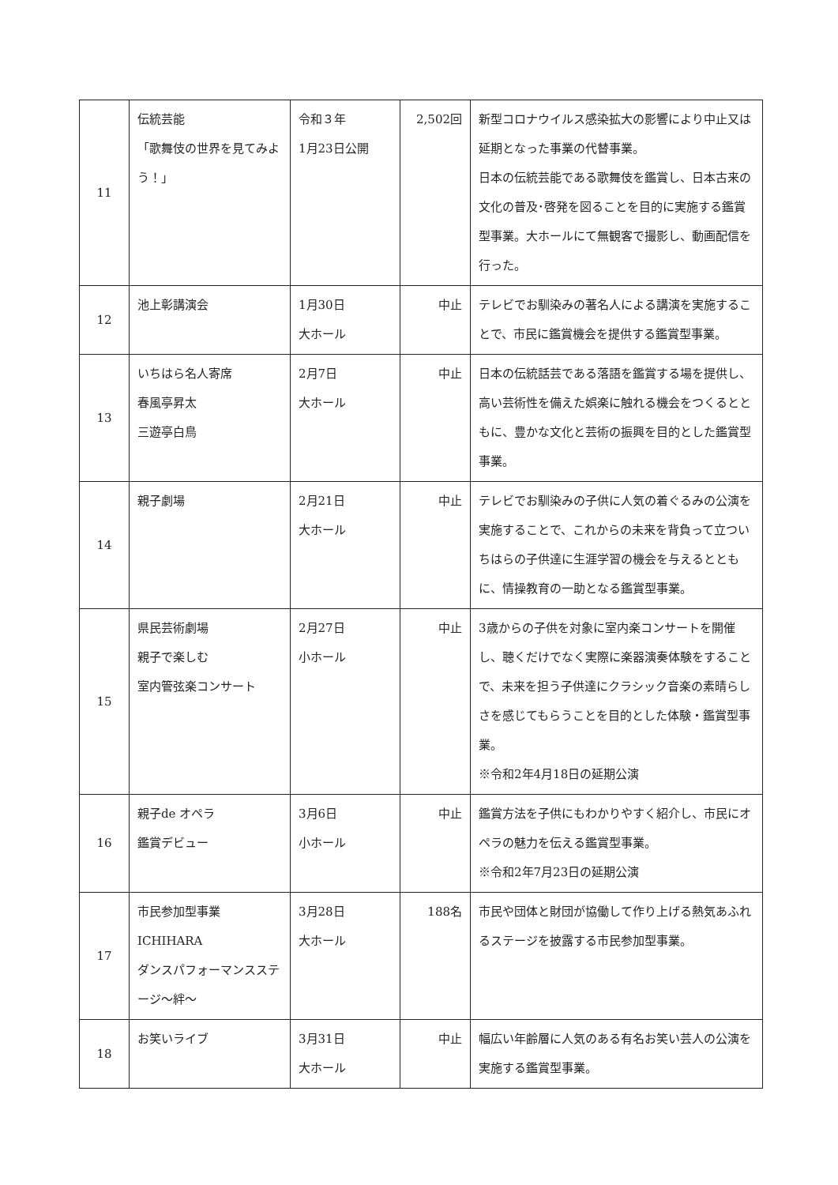| 11 | 伝統芸能 「歌舞伎の世界を見てみよう！」 | 令和３年 1月23日公開 | 2,502回 | 新型コロナウイルス感染拡大の影響により中止又は延期となった事業の代替事業。 日本の伝統芸能である歌舞伎を鑑賞し、日本古来の文化の普及･啓発を図ることを目的に実施する鑑賞型事業。大ホールにて無観客で撮影し、動画配信を行った。 |
| 12 | 池上彰講演会 | 1月30日 大ホール | 中止 | テレビでお馴染みの著名人による講演を実施することで、市民に鑑賞機会を提供する鑑賞型事業。 |
| 13 | いちはら名人寄席 春風亭昇太 三遊亭白鳥 | 2月7日 大ホール | 中止 | 日本の伝統話芸である落語を鑑賞する場を提供し、高い芸術性を備えた娯楽に触れる機会をつくるとともに、豊かな文化と芸術の振興を目的とした鑑賞型事業。 |
| 14 | 親子劇場 | 2月21日 大ホール | 中止 | テレビでお馴染みの子供に人気の着ぐるみの公演を実施することで、これからの未来を背負って立ついちはらの子供達に生涯学習の機会を与えるとともに、情操教育の一助となる鑑賞型事業。 |
| 15 | 県民芸術劇場 親子で楽しむ 室内管弦楽コンサート | 2月27日 小ホール | 中止 | 3歳からの子供を対象に室内楽コンサートを開催し、聴くだけでなく実際に楽器演奏体験をすることで、未来を担う子供達にクラシック音楽の素晴らしさを感じてもらうことを目的とした体験・鑑賞型事業。 ※令和2年4月18日の延期公演 |
| 16 | 親子de オペラ 鑑賞デビュー | 3月6日 小ホール | 中止 | 鑑賞方法を子供にもわかりやすく紹介し、市民にオペラの魅力を伝える鑑賞型事業。 ※令和2年7月23日の延期公演 |
| 17 | 市民参加型事業 ICHIHARA ダンスパフォーマンスステージ～絆～ | 3月28日 大ホール | 188名 | 市民や団体と財団が協働して作り上げる熱気あふれるステージを披露する市民参加型事業。 |
| 18 | お笑いライブ | 3月31日 大ホール | 中止 | 幅広い年齢層に人気のある有名お笑い芸人の公演を実施する鑑賞型事業。 |